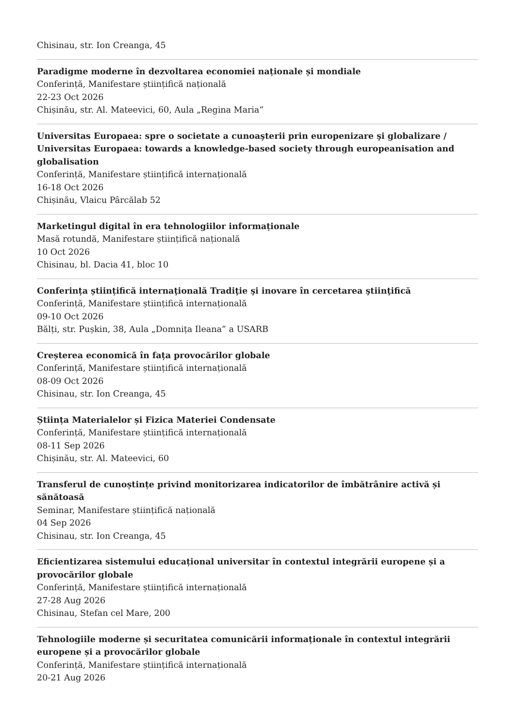Chisinau, str. Ion Creanga, 45
Paradigme moderne în dezvoltarea economiei naționale și mondiale
Conferință, Manifestare științifică națională
22-23 Oct 2026
Chișinău, str. Al. Mateevici, 60, Aula „Regina Maria”
Universitas Europaea: spre o societate a cunoaşterii prin europenizare şi globalizare / Universitas Europaea: towards a knowledge-based society through europeanisation and globalisation
Conferință, Manifestare științifică internațională
16-18 Oct 2026
Chișinău, Vlaicu Pârcălab 52
Marketingul digital în era tehnologiilor informaționale
Masă rotundă, Manifestare științifică națională
10 Oct 2026
Chisinau, bl. Dacia 41, bloc 10
Conferința științifică internaţională Tradiţie şi inovare în cercetarea ştiinţifică
Conferință, Manifestare științifică internațională
09-10 Oct 2026
Bălți, str. Pușkin, 38, Aula „Domnița Ileana” a USARB
Creșterea economică în fața provocărilor globale
Conferință, Manifestare științifică internațională
08-09 Oct 2026
Chisinau, str. Ion Creanga, 45
Știința Materialelor și Fizica Materiei Condensate
Conferință, Manifestare științifică internațională
08-11 Sep 2026
Chișinău, str. Al. Mateevici, 60
Transferul de cunoștințe privind monitorizarea indicatorilor de îmbătrânire activă și sănătoasă
Seminar, Manifestare științifică națională
04 Sep 2026
Chisinau, str. Ion Creanga, 45
Eficientizarea sistemului educațional universitar în contextul integrării europene și a provocărilor globale
Conferință, Manifestare științifică internațională
27-28 Aug 2026
Chisinau, Stefan cel Mare, 200
Tehnologiile moderne și securitatea comunicării informaționale în contextul integrării europene și a provocărilor globale
Conferință, Manifestare științifică internațională
20-21 Aug 2026